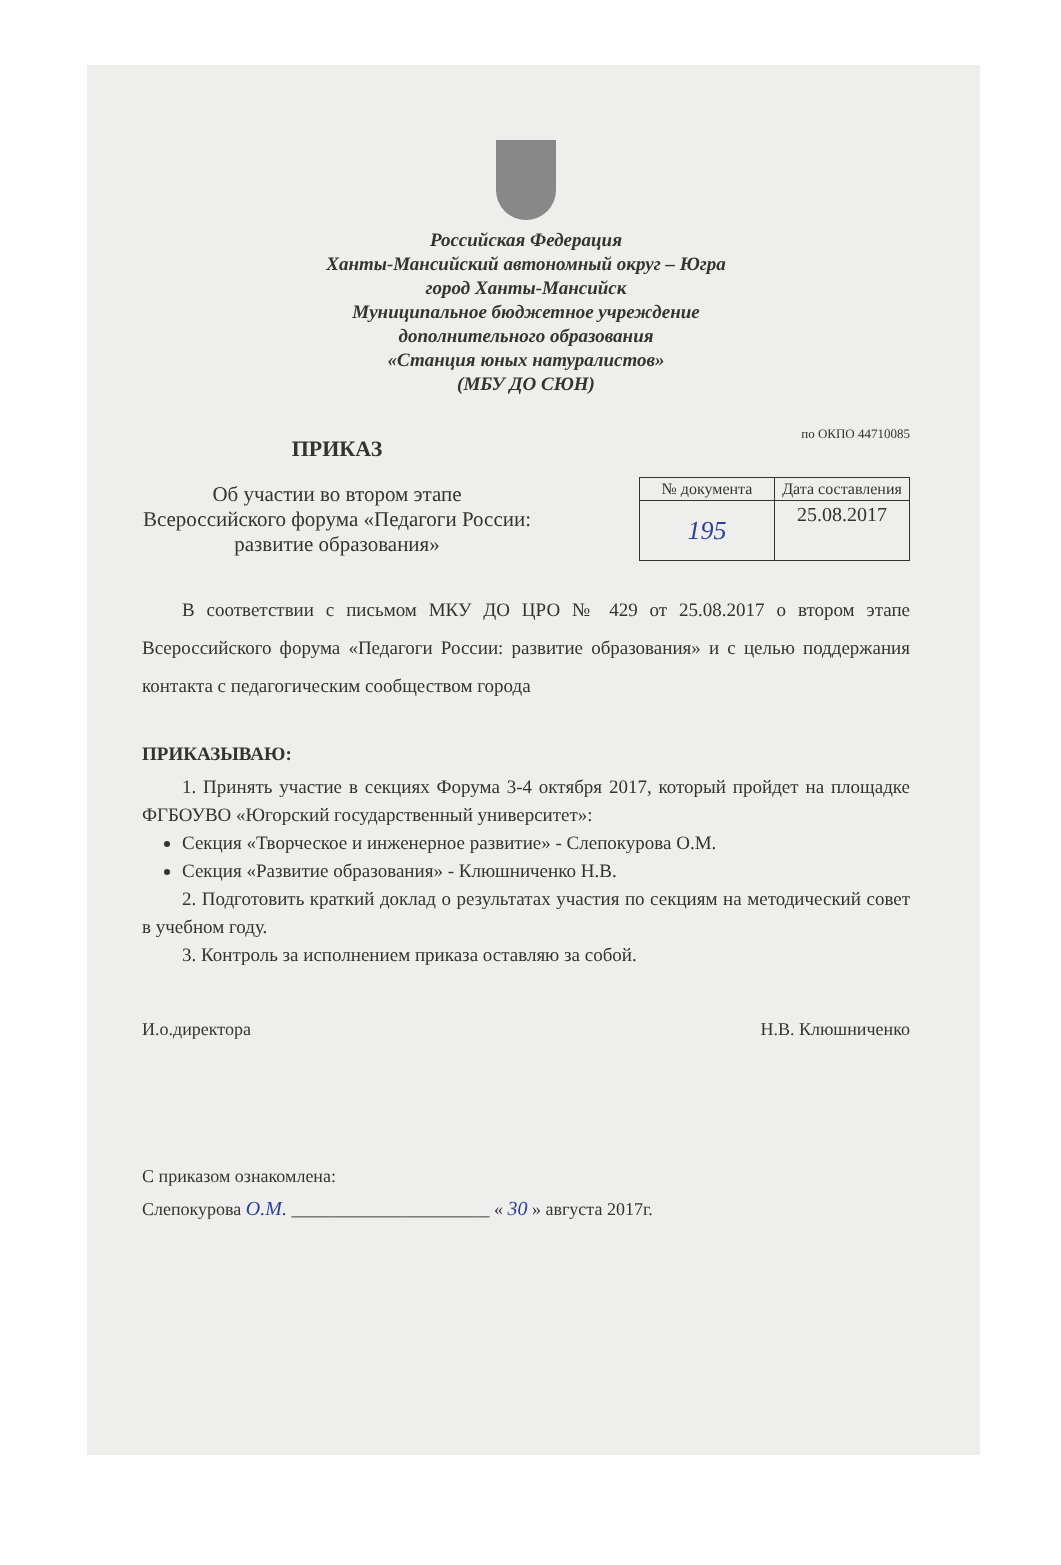Российская Федерация
Ханты-Мансийский автономный округ – Югра
город Ханты-Мансийск
Муниципальное бюджетное учреждение
дополнительного образования
«Станция юных натуралистов»
(МБУ ДО СЮН)
ПРИКАЗ
Об участии во втором этапе Всероссийского форума «Педагоги России: развитие образования»
по ОКПО 44710085
| № документа | Дата составления |
| 195 | 25.08.2017 |
В соответствии с письмом МКУ ДО ЦРО № 429 от 25.08.2017 о втором этапе Всероссийского форума «Педагоги России: развитие образования» и с целью поддержания контакта с педагогическим сообществом города
ПРИКАЗЫВАЮ:
1. Принять участие в секциях Форума 3-4 октября 2017, который пройдет на площадке ФГБОУВО «Югорский государственный университет»:
Секция «Творческое и инженерное развитие» - Слепокурова О.М.
Секция «Развитие образования» - Клюшниченко Н.В.
2. Подготовить краткий доклад о результатах участия по секциям на методический совет в учебном году.
3. Контроль за исполнением приказа оставляю за собой.
И.о.директора Н.В. Клюшниченко
С приказом ознакомлена:
Слепокурова О.М. ______________________ « 30 » августа 2017г.